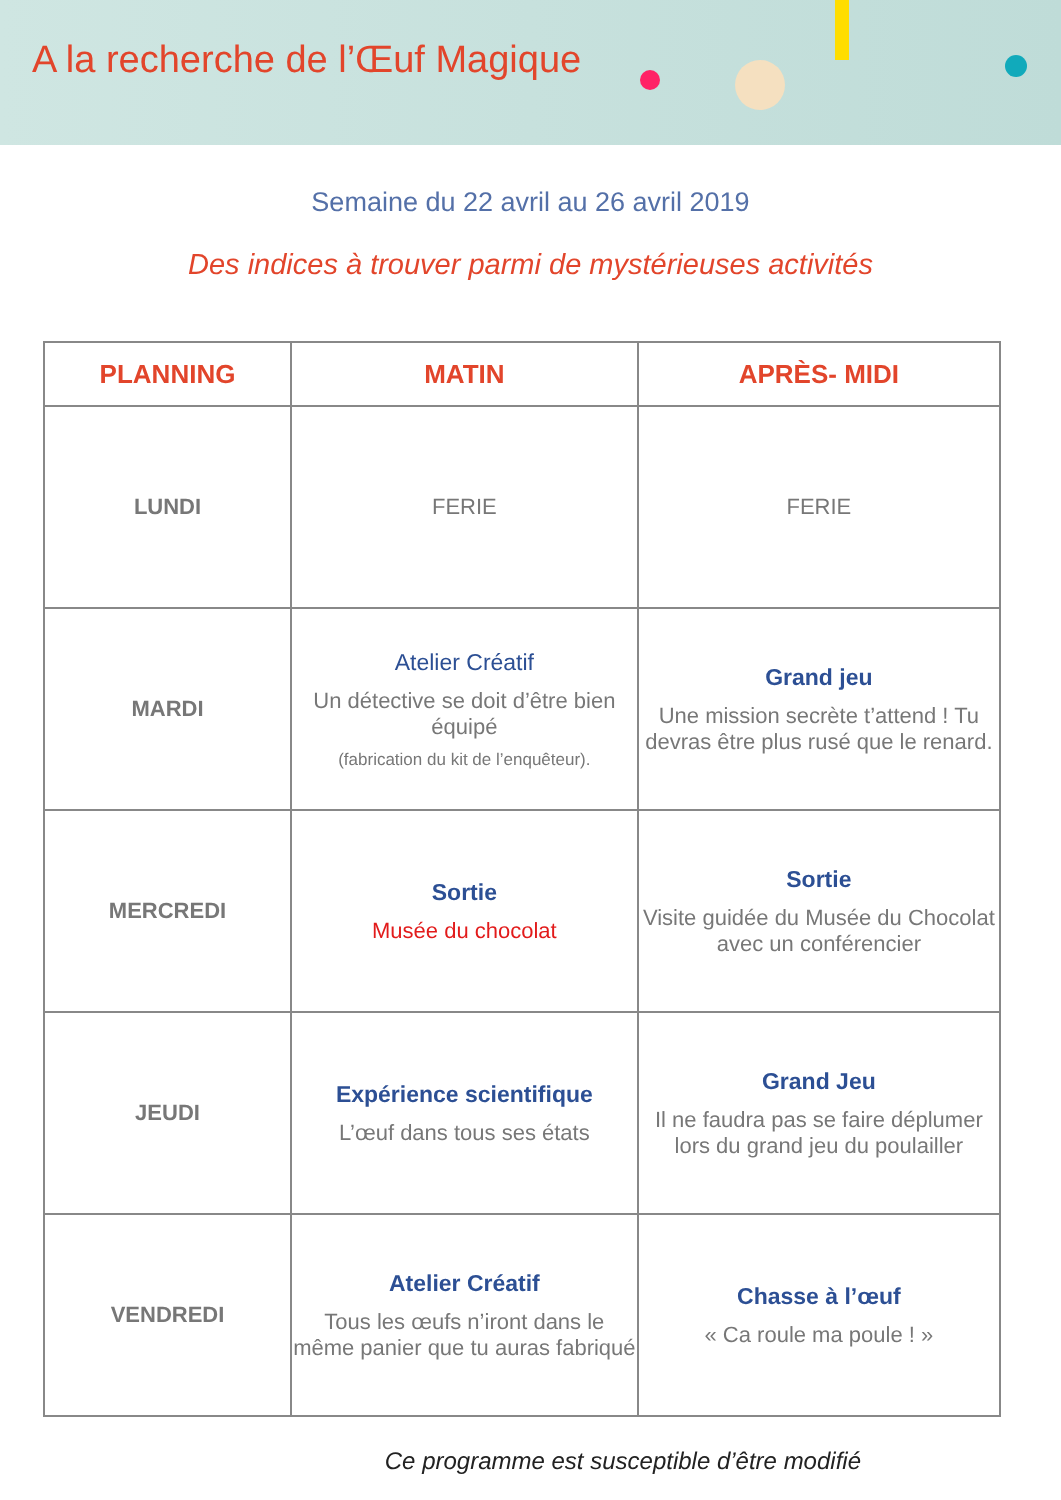A la recherche de l’Œuf Magique
Semaine du 22 avril au 26 avril 2019
Des indices à trouver parmi de mystérieuses activités
| PLANNING | MATIN | APRÈS- MIDI |
| --- | --- | --- |
| LUNDI | FERIE | FERIE |
| MARDI | Atelier Créatif Un détective se doit d’être bien équipé (fabrication du kit de l’enquêteur). | Grand jeu Une mission secrète t’attend ! Tu devras être plus rusé que le renard. |
| MERCREDI | Sortie Musée du chocolat | Sortie Visite guidée du Musée du Chocolat avec un conférencier |
| JEUDI | Expérience scientifique L’œuf dans tous ses états | Grand Jeu Il ne faudra pas se faire déplumer lors du grand jeu du poulailler |
| VENDREDI | Atelier Créatif Tous les œufs n’iront dans le même panier que tu auras fabriqué | Chasse à l’œuf « Ca roule ma poule ! » |
Ce programme est susceptible d’être modifié